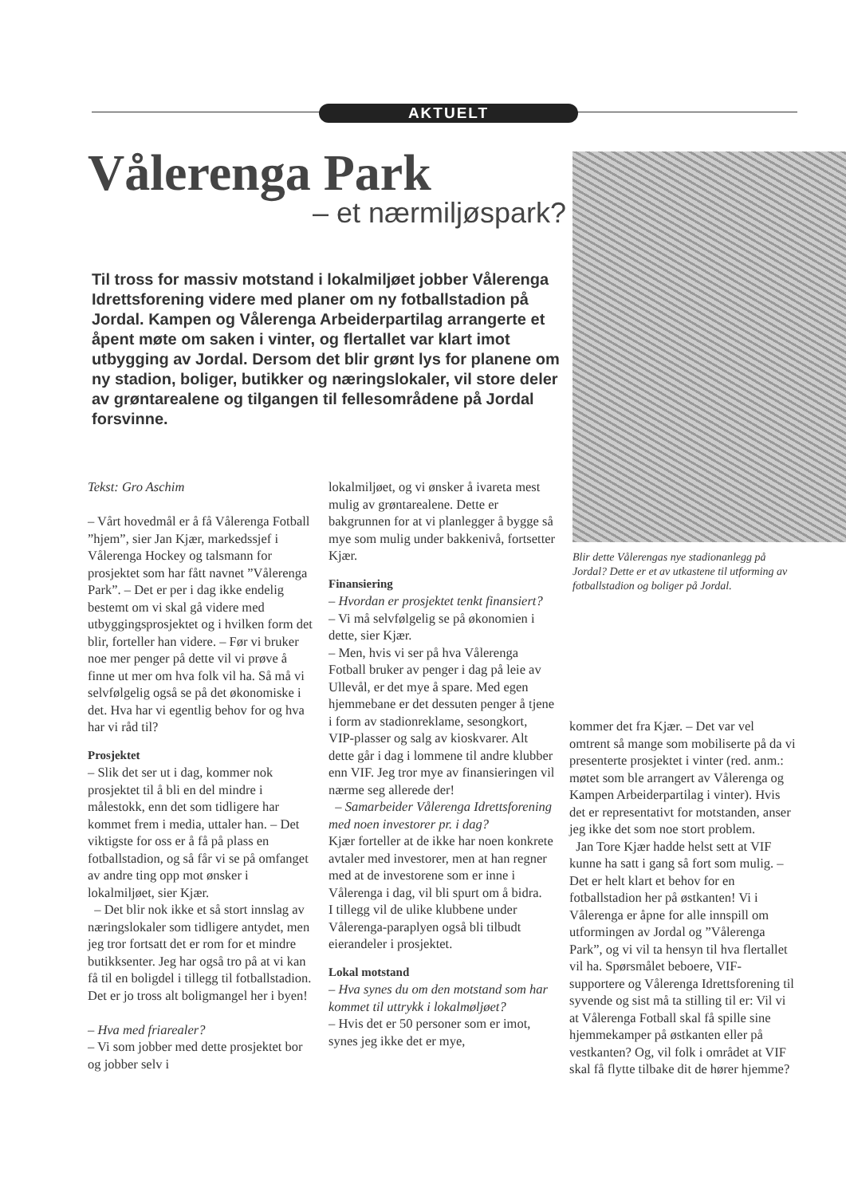AKTUELT
Vålerenga Park
– et nærmiljøspark?
Til tross for massiv motstand i lokalmiljøet jobber Vålerenga Idrettsforening videre med planer om ny fotballstadion på Jordal. Kampen og Vålerenga Arbeiderpartilag arrangerte et åpent møte om saken i vinter, og flertallet var klart imot utbygging av Jordal. Dersom det blir grønt lys for planene om ny stadion, boliger, butikker og næringslokaler, vil store deler av grøntarealene og tilgangen til fellesområdene på Jordal forsvinne.
Blir dette Vålerengas nye stadionanlegg på Jordal? Dette er et av utkastene til utforming av fotballstadion og boliger på Jordal.
Tekst: Gro Aschim
– Vårt hovedmål er å få Vålerenga Fotball ”hjem”, sier Jan Kjær, markedssjef i Vålerenga Hockey og talsmann for prosjektet som har fått navnet ”Vålerenga Park”. – Det er per i dag ikke endelig bestemt om vi skal gå videre med utbyggingsprosjektet og i hvilken form det blir, forteller han videre. – Før vi bruker noe mer penger på dette vil vi prøve å finne ut mer om hva folk vil ha. Så må vi selvfølgelig også se på det økonomiske i det. Hva har vi egentlig behov for og hva har vi råd til?
Prosjektet
– Slik det ser ut i dag, kommer nok prosjektet til å bli en del mindre i målestokk, enn det som tidligere har kommet frem i media, uttaler han. – Det viktigste for oss er å få på plass en fotballstadion, og så får vi se på omfanget av andre ting opp mot ønsker i lokalmiljøet, sier Kjær.
– Det blir nok ikke et så stort innslag av næringslokaler som tidligere antydet, men jeg tror fortsatt det er rom for et mindre butikksenter. Jeg har også tro på at vi kan få til en boligdel i tillegg til fotballstadion. Det er jo tross alt boligmangel her i byen!
– Hva med friarealer?
– Vi som jobber med dette prosjektet bor og jobber selv i
lokalmiljøet, og vi ønsker å ivareta mest mulig av grøntarealene. Dette er bakgrunnen for at vi planlegger å bygge så mye som mulig under bakkenivå, fortsetter Kjær.
Finansiering
– Hvordan er prosjektet tenkt finansiert?
– Vi må selvfølgelig se på økonomien i dette, sier Kjær.
– Men, hvis vi ser på hva Vålerenga Fotball bruker av penger i dag på leie av Ullevål, er det mye å spare. Med egen hjemmebane er det dessuten penger å tjene i form av stadionreklame, sesongkort, VIP-plasser og salg av kioskvarer. Alt dette går i dag i lommene til andre klubber enn VIF. Jeg tror mye av finansieringen vil nærme seg allerede der!
– Samarbeider Vålerenga Idrettsforening med noen investorer pr. i dag?
Kjær forteller at de ikke har noen konkrete avtaler med investorer, men at han regner med at de investorene som er inne i Vålerenga i dag, vil bli spurt om å bidra.
I tillegg vil de ulike klubbene under Vålerenga-paraplyen også bli tilbudt eierandeler i prosjektet.
Lokal motstand
– Hva synes du om den motstand som har kommet til uttrykk i lokalmøljøet?
– Hvis det er 50 personer som er imot, synes jeg ikke det er mye,
kommer det fra Kjær. – Det var vel omtrent så mange som mobiliserte på da vi presenterte prosjektet i vinter (red. anm.: møtet som ble arrangert av Vålerenga og Kampen Arbeiderpartilag i vinter). Hvis det er representativt for motstanden, anser jeg ikke det som noe stort problem.
Jan Tore Kjær hadde helst sett at VIF kunne ha satt i gang så fort som mulig. – Det er helt klart et behov for en fotballstadion her på østkanten! Vi i Vålerenga er åpne for alle innspill om utformingen av Jordal og ”Vålerenga Park”, og vi vil ta hensyn til hva flertallet vil ha. Spørsmålet beboere, VIF-supportere og Vålerenga Idrettsforening til syvende og sist må ta stilling til er: Vil vi at Vålerenga Fotball skal få spille sine hjemmekamper på østkanten eller på vestkanten? Og, vil folk i området at VIF skal få flytte tilbake dit de hører hjemme?